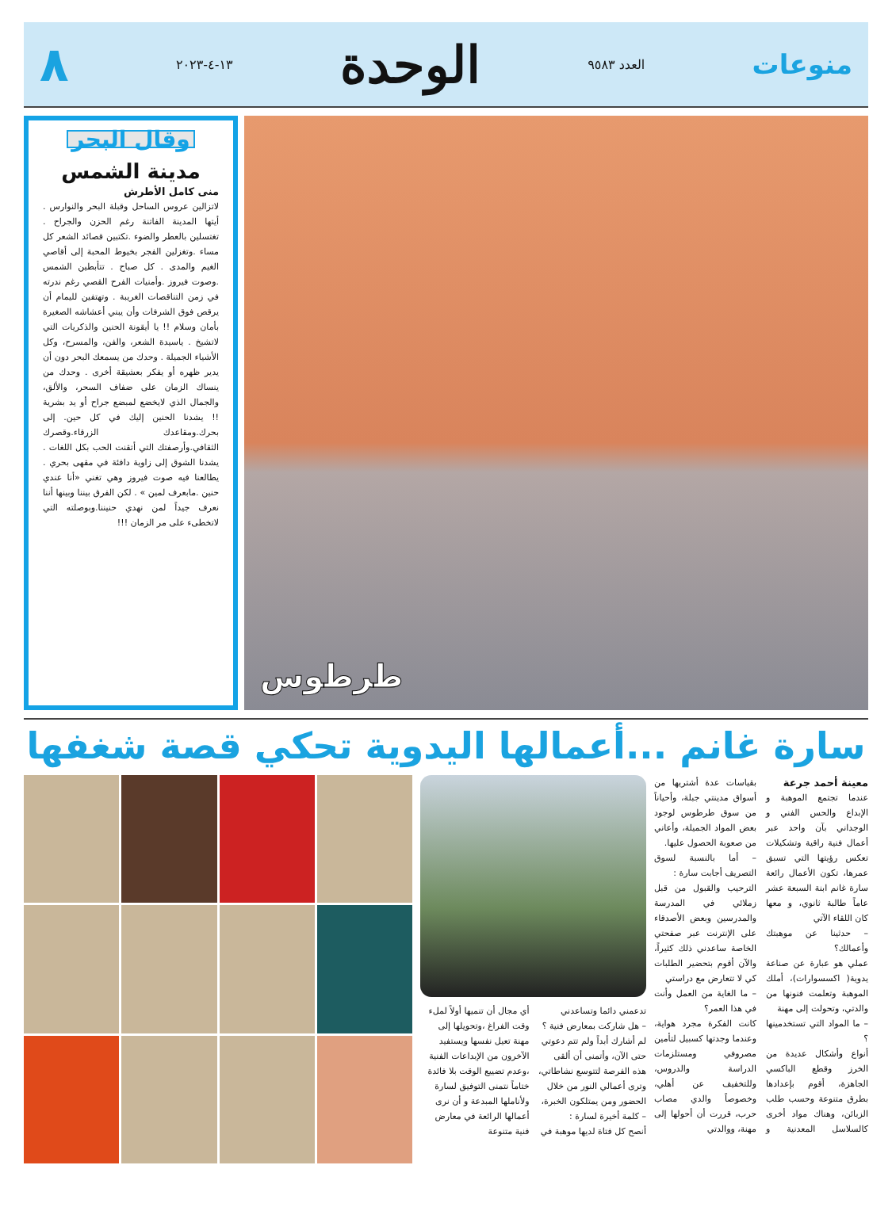منوعات
العدد ٩٥٨٣
الوحدة
١٣-٤-٢٠٢٣
٨
طرطوس
وقال البحر
مدينة الشمس
منى كامل الأطرش
لاتزالين عروس الساحل وقبلة البحر والنوارس . أيتها المدينة الفاتنة رغم الحزن والجراح . تغتسلين بالعطر والضوء .تكتبين قصائد الشعر كل مساء .وتغزلين الفجر بخيوط المحبة إلى أقاصي الغيم والمدى . كل صباح . تتأبطين الشمس .وصوت فيروز .وأمنيات الفرح القصي رغم ندرته في زمن التناقصات الغريبة . وتهتفين لليمام أن يرقص فوق الشرفات وأن يبني أعشاشه الصغيرة بأمان وسلام !! يا أيقونة الحنين والذكريات التي لاتشيخ . ياسيدة الشعر، والفن، والمسرح، وكل الأشياء الجميلة . وحدك من يسمعك البحر دون أن يدير ظهره أو يفكر بعشيقة أخرى . وحدك من ينساك الزمان على ضفاف السحر، والألق، والجمال الذي لايخضع لمبضع جراح أو يد بشرية !! يشدنا الحنين إليك في كل حين. إلى بحرك.ومقاعدك الزرقاء.وقصرك الثقافي.وأرصفتك التي أتقنت الحب بكل اللغات . يشدنا الشوق إلى زاوية دافئة في مقهى بحري . يطالعنا فيه صوت فيروز وهي تغني «أنا عندي حنين .مابعرف لمين » . لكن الفرق بيننا وبينها أننا نعرف جيداً لمن نهدي حنيننا.وبوصلته التي لاتخطىء على مر الزمان !!!
سارة غانم ...أعمالها اليدوية تحكي قصة شغفها
معينة أحمد جرعة
عندما تجتمع الموهبة و الإبداع والحس الفني و الوجداني بآن واحد عبر أعمال فنية راقية وتشكيلات تعكس رؤيتها التي تسبق عمرها، تكون الأعمال رائعة سارة غانم ابنة السبعة عشر عاماً طالبة ثانوي، و معها كان اللقاء الآتي
– حدثينا عن موهبتك وأعمالك؟
عملي هو عبارة عن صناعة يدوية( اكسسوارات)، أملك الموهبة وتعلمت فنونها من والدتي، وتحولت إلى مهنة
– ما المواد التي تستخدمينها ؟
أنواع وأشكال عديدة من الخرز وقطع الباكسي الجاهزة، أقوم بإعدادها بطرق متنوعة وحسب طلب الزبائن، وهناك مواد أخرى كالسلاسل المعدنية و بقياسات عدة أشتريها من أسواق مدينتي جبلة، وأحياناً من سوق طرطوس لوجود بعض المواد الجميلة، وأعاني من صعوبة الحصول عليها.
– أما بالنسبة لسوق التصريف أجابت سارة :
الترحيب والقبول من قبل زملائي في المدرسة والمدرسين وبعض الأصدقاء على الإنترنت عبر صفحتي الخاصة ساعدني ذلك كثيراً، والآن أقوم بتحضير الطلبات كي لا تتعارض مع دراستي
– ما الغاية من العمل وأنت في هذا العمر؟
كانت الفكرة مجرد هواية، وعندما وجدتها كسبيل لتأمين مصروفي ومستلزمات الدراسة والدروس، وللتخفيف عن أهلي، وخصوصاً والدي مصاب حرب، قررت أن أحولها إلى مهنة، ووالدتي
تدعمني دائما وتساعدني
– هل شاركت بمعارض فنية ؟
لم أشارك أبداً ولم تتم دعوتي حتى الآن، وأتمنى أن ألقى هذه الفرصة لتتوسع نشاطاتي، وترى أعمالي النور من خلال الحضور ومن يمتلكون الخبرة،
– كلمة أخيرة لسارة :
أنصح كل فتاة لديها موهبة في أي مجال أن تنميها أولاً لملء وقت الفراغ ،وتحويلها إلى مهنة تعيل نفسها ويستفيد الآخرون من الإبداعات الفنية ،وعدم تضييع الوقت بلا فائدة
ختاماً نتمنى التوفيق لسارة ولأناملها المبدعة و أن نرى أعمالها الرائعة في معارض فنية متنوعة